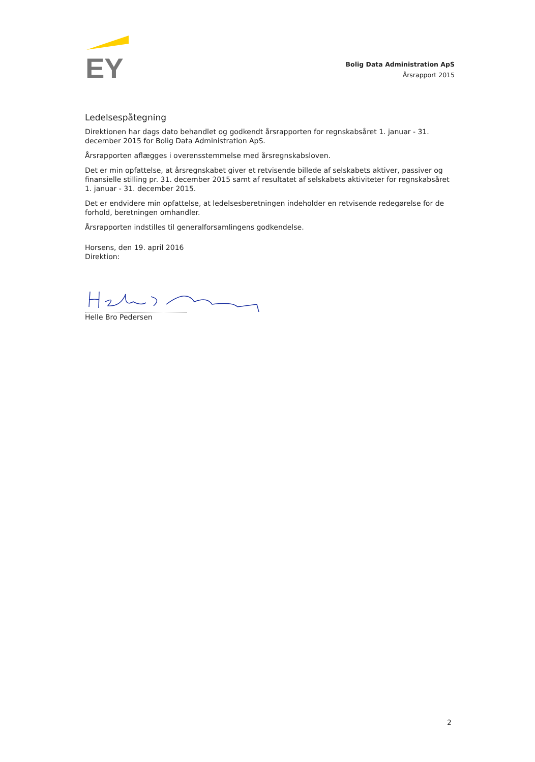EY
Bolig Data Administration ApS
Årsrapport 2015
Ledelsespåtegning
Direktionen har dags dato behandlet og godkendt årsrapporten for regnskabsåret 1. januar - 31. december 2015 for Bolig Data Administration ApS.
Årsrapporten aflægges i overensstemmelse med årsregnskabsloven.
Det er min opfattelse, at årsregnskabet giver et retvisende billede af selskabets aktiver, passiver og finansielle stilling pr. 31. december 2015 samt af resultatet af selskabets aktiviteter for regnskabsåret 1. januar - 31. december 2015.
Det er endvidere min opfattelse, at ledelsesberetningen indeholder en retvisende redegørelse for de forhold, beretningen omhandler.
Årsrapporten indstilles til generalforsamlingens godkendelse.
Horsens, den 19. april 2016
Direktion:
Helle Bro Pedersen
2